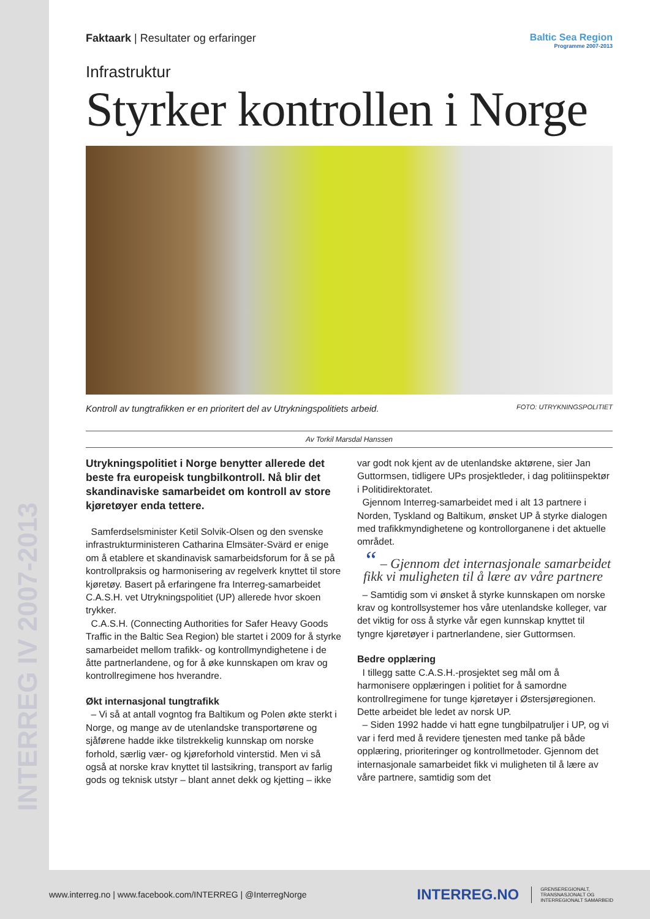INTERREG IV 2007-2013
Faktaark | Resultater og erfaringer
Baltic Sea Region
Programme 2007-2013
Infrastruktur
Styrker kontrollen i Norge
Kontroll av tungtrafikken er en prioritert del av Utrykningspolitiets arbeid. FOTO: UTRYKNINGSPOLITIET
Av Torkil Marsdal Hanssen
Utrykningspolitiet i Norge benytter allerede det beste fra europeisk tungbilkontroll. Nå blir det skandinaviske samarbeidet om kontroll av store kjøretøyer enda tettere.
Samferdselsminister Ketil Solvik-Olsen og den svenske infrastrukturministeren Catharina Elmsäter-Svärd er enige om å etablere et skandinavisk samarbeidsforum for å se på kontrollpraksis og harmonisering av regelverk knyttet til store kjøretøy. Basert på erfaringene fra Interreg-samarbeidet C.A.S.H. vet Utrykningspolitiet (UP) allerede hvor skoen trykker.
C.A.S.H. (Connecting Authorities for Safer Heavy Goods Traffic in the Baltic Sea Region) ble startet i 2009 for å styrke samarbeidet mellom trafikk- og kontrollmyndighetene i de åtte partnerlandene, og for å øke kunnskapen om krav og kontrollregimene hos hverandre.
Økt internasjonal tungtrafikk
– Vi så at antall vogntog fra Baltikum og Polen økte sterkt i Norge, og mange av de utenlandske transportørene og sjåførene hadde ikke tilstrekkelig kunnskap om norske forhold, særlig vær- og kjøreforhold vinterstid. Men vi så også at norske krav knyttet til lastsikring, transport av farlig gods og teknisk utstyr – blant annet dekk og kjetting – ikke var godt nok kjent av de utenlandske aktørene, sier Jan Guttormsen, tidligere UPs prosjektleder, i dag politiinspektør i Politidirektoratet.
Gjennom Interreg-samarbeidet med i alt 13 partnere i Norden, Tyskland og Baltikum, ønsket UP å styrke dialogen med trafikkmyndighetene og kontrollorganene i det aktuelle området.
“ – Gjennom det internasjonale samarbeidet fikk vi muligheten til å lære av våre partnere
– Samtidig som vi ønsket å styrke kunnskapen om norske krav og kontrollsystemer hos våre utenlandske kolleger, var det viktig for oss å styrke vår egen kunnskap knyttet til tyngre kjøretøyer i partnerlandene, sier Guttormsen.
Bedre opplæring
I tillegg satte C.A.S.H.-prosjektet seg mål om å harmonisere opplæringen i politiet for å samordne kontrollregimene for tunge kjøretøyer i Østersjøregionen. Dette arbeidet ble ledet av norsk UP.
– Siden 1992 hadde vi hatt egne tungbilpatruljer i UP, og vi var i ferd med å revidere tjenesten med tanke på både opplæring, prioriteringer og kontrollmetoder. Gjennom det internasjonale samarbeidet fikk vi muligheten til å lære av våre partnere, samtidig som det
www.interreg.no | www.facebook.com/INTERREG | @InterregNorge INTERREG.NO GRENSEREGIONALT,
TRANSNASJONALT OG
INTERREGIONALT SAMARBEID